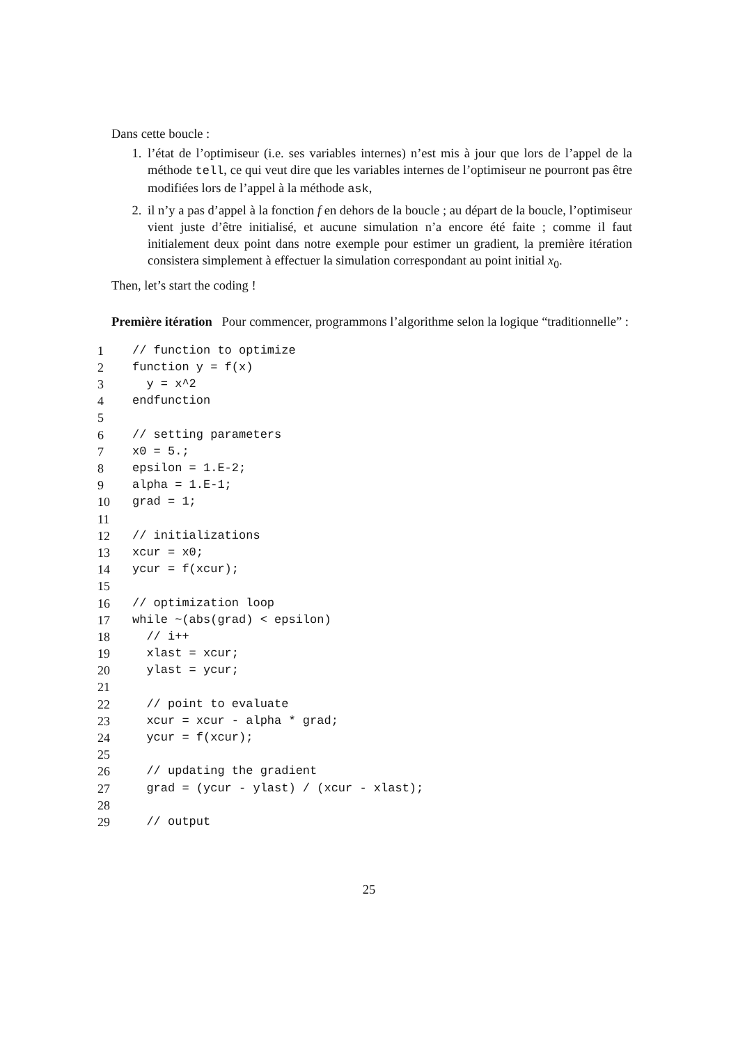Dans cette boucle :
1. l’état de l’optimiseur (i.e. ses variables internes) n’est mis à jour que lors de l’appel de la méthode tell, ce qui veut dire que les variables internes de l’optimiseur ne pourront pas être modifiées lors de l’appel à la méthode ask,
2. il n’y a pas d’appel à la fonction f en dehors de la boucle ; au départ de la boucle, l’optimiseur vient juste d’être initialisé, et aucune simulation n’a encore été faite ; comme il faut initialement deux point dans notre exemple pour estimer un gradient, la première itération consistera simplement à effectuer la simulation correspondant au point initial x<sub>0</sub>.
Then, let’s start the coding !
Première itération Pour commencer, programmons l’algorithme selon la logique “traditionnelle” :
1 // function to optimize
2 function y = f(x)
3 y = x^2
4 endfunction
5
6 // setting parameters
7 x0 = 5.;
8 epsilon = 1.E-2;
9 alpha = 1.E-1;
10 grad = 1;
11
12 // initializations
13 xcur = x0;
14 ycur = f(xcur);
15
16 // optimization loop
17 while ~(abs(grad) < epsilon)
18 // i++
19 xlast = xcur;
20 ylast = ycur;
21
22 // point to evaluate
23 xcur = xcur - alpha * grad;
24 ycur = f(xcur);
25
26 // updating the gradient
27 grad = (ycur - ylast) / (xcur - xlast);
28
29 // output
25